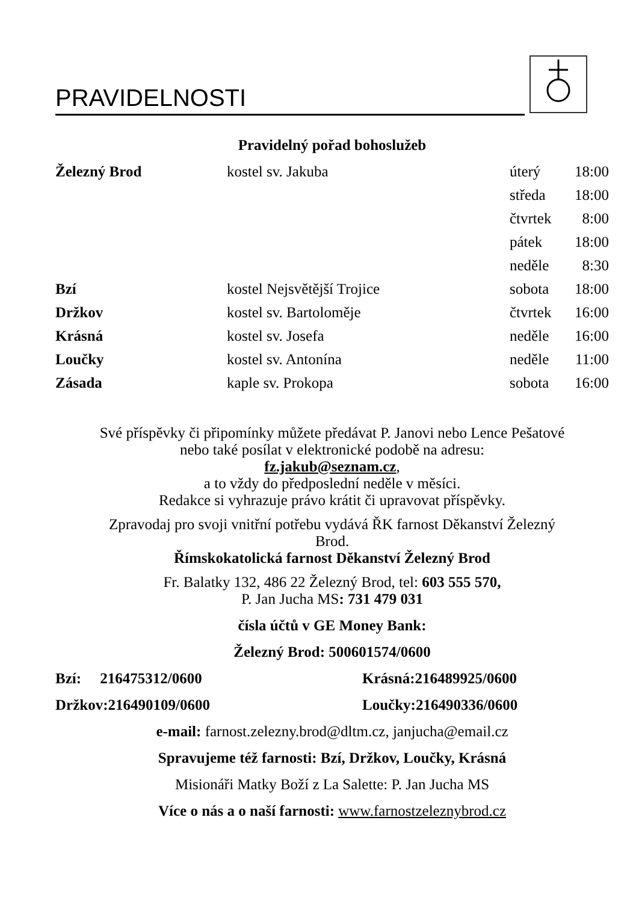PRAVIDELNOSTI
Pravidelný pořad bohoslužeb
| Železný Brod | kostel sv. Jakuba | úterý | 18:00 |
| | | středa | 18:00 |
| | | čtvrtek | 8:00 |
| | | pátek | 18:00 |
| | | neděle | 8:30 |
| Bzí | kostel Nejsvětější Trojice | sobota | 18:00 |
| Držkov | kostel sv. Bartoloměje | čtvrtek | 16:00 |
| Krásná | kostel sv. Josefa | neděle | 16:00 |
| Loučky | kostel sv. Antonína | neděle | 11:00 |
| Zásada | kaple sv. Prokopa | sobota | 16:00 |
Své příspěvky či připomínky můžete předávat P. Janovi nebo Lence Pešatové
nebo také posílat v elektronické podobě na adresu:
fz.jakub@seznam.cz,
a to vždy do předposlední neděle v měsíci.
Redakce si vyhrazuje právo krátit či upravovat příspěvky.
Zpravodaj pro svoji vnitřní potřebu vydává ŘK farnost Děkanství Železný
Brod.
Římskokatolická farnost Děkanství Železný Brod
Fr. Balatky 132, 486 22 Železný Brod, tel: 603 555 570,
P. Jan Jucha MS: 731 479 031
čísla účtů v GE Money Bank:
Železný Brod: 500601574/0600
| Bzí: 216475312/0600 | Krásná:216489925/0600 |
| Držkov:216490109/0600 | Loučky:216490336/0600 |
e-mail: farnost.zelezny.brod@dltm.cz, janjucha@email.cz
Spravujeme též farnosti: Bzí, Držkov, Loučky, Krásná
Misionáři Matky Boží z La Salette: P. Jan Jucha MS
Více o nás a o naší farnosti: www.farnostzeleznybrod.cz